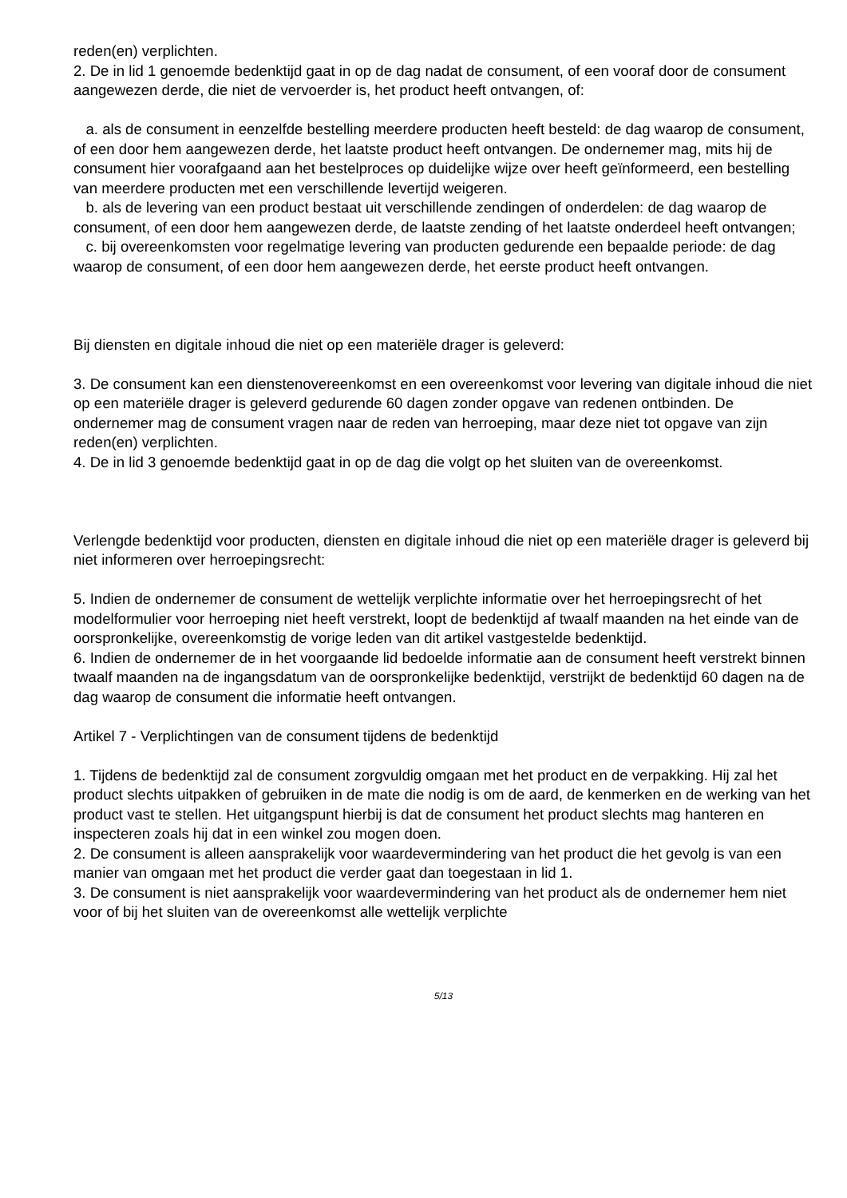reden(en) verplichten.
2. De in lid 1 genoemde bedenktijd gaat in op de dag nadat de consument, of een vooraf door de consument aangewezen derde, die niet de vervoerder is, het product heeft ontvangen, of:
a. als de consument in eenzelfde bestelling meerdere producten heeft besteld: de dag waarop de consument, of een door hem aangewezen derde, het laatste product heeft ontvangen. De ondernemer mag, mits hij de consument hier voorafgaand aan het bestelproces op duidelijke wijze over heeft geïnformeerd, een bestelling van meerdere producten met een verschillende levertijd weigeren.
b. als de levering van een product bestaat uit verschillende zendingen of onderdelen: de dag waarop de consument, of een door hem aangewezen derde, de laatste zending of het laatste onderdeel heeft ontvangen;
c. bij overeenkomsten voor regelmatige levering van producten gedurende een bepaalde periode: de dag waarop de consument, of een door hem aangewezen derde, het eerste product heeft ontvangen.
Bij diensten en digitale inhoud die niet op een materiële drager is geleverd:
3. De consument kan een dienstenovereenkomst en een overeenkomst voor levering van digitale inhoud die niet op een materiële drager is geleverd gedurende 60 dagen zonder opgave van redenen ontbinden. De ondernemer mag de consument vragen naar de reden van herroeping, maar deze niet tot opgave van zijn reden(en) verplichten.
4. De in lid 3 genoemde bedenktijd gaat in op de dag die volgt op het sluiten van de overeenkomst.
Verlengde bedenktijd voor producten, diensten en digitale inhoud die niet op een materiële drager is geleverd bij niet informeren over herroepingsrecht:
5. Indien de ondernemer de consument de wettelijk verplichte informatie over het herroepingsrecht of het modelformulier voor herroeping niet heeft verstrekt, loopt de bedenktijd af twaalf maanden na het einde van de oorspronkelijke, overeenkomstig de vorige leden van dit artikel vastgestelde bedenktijd.
6. Indien de ondernemer de in het voorgaande lid bedoelde informatie aan de consument heeft verstrekt binnen twaalf maanden na de ingangsdatum van de oorspronkelijke bedenktijd, verstrijkt de bedenktijd 60 dagen na de dag waarop de consument die informatie heeft ontvangen.
Artikel 7 - Verplichtingen van de consument tijdens de bedenktijd
1. Tijdens de bedenktijd zal de consument zorgvuldig omgaan met het product en de verpakking. Hij zal het product slechts uitpakken of gebruiken in de mate die nodig is om de aard, de kenmerken en de werking van het product vast te stellen. Het uitgangspunt hierbij is dat de consument het product slechts mag hanteren en inspecteren zoals hij dat in een winkel zou mogen doen.
2. De consument is alleen aansprakelijk voor waardevermindering van het product die het gevolg is van een manier van omgaan met het product die verder gaat dan toegestaan in lid 1.
3. De consument is niet aansprakelijk voor waardevermindering van het product als de ondernemer hem niet voor of bij het sluiten van de overeenkomst alle wettelijk verplichte
5/13